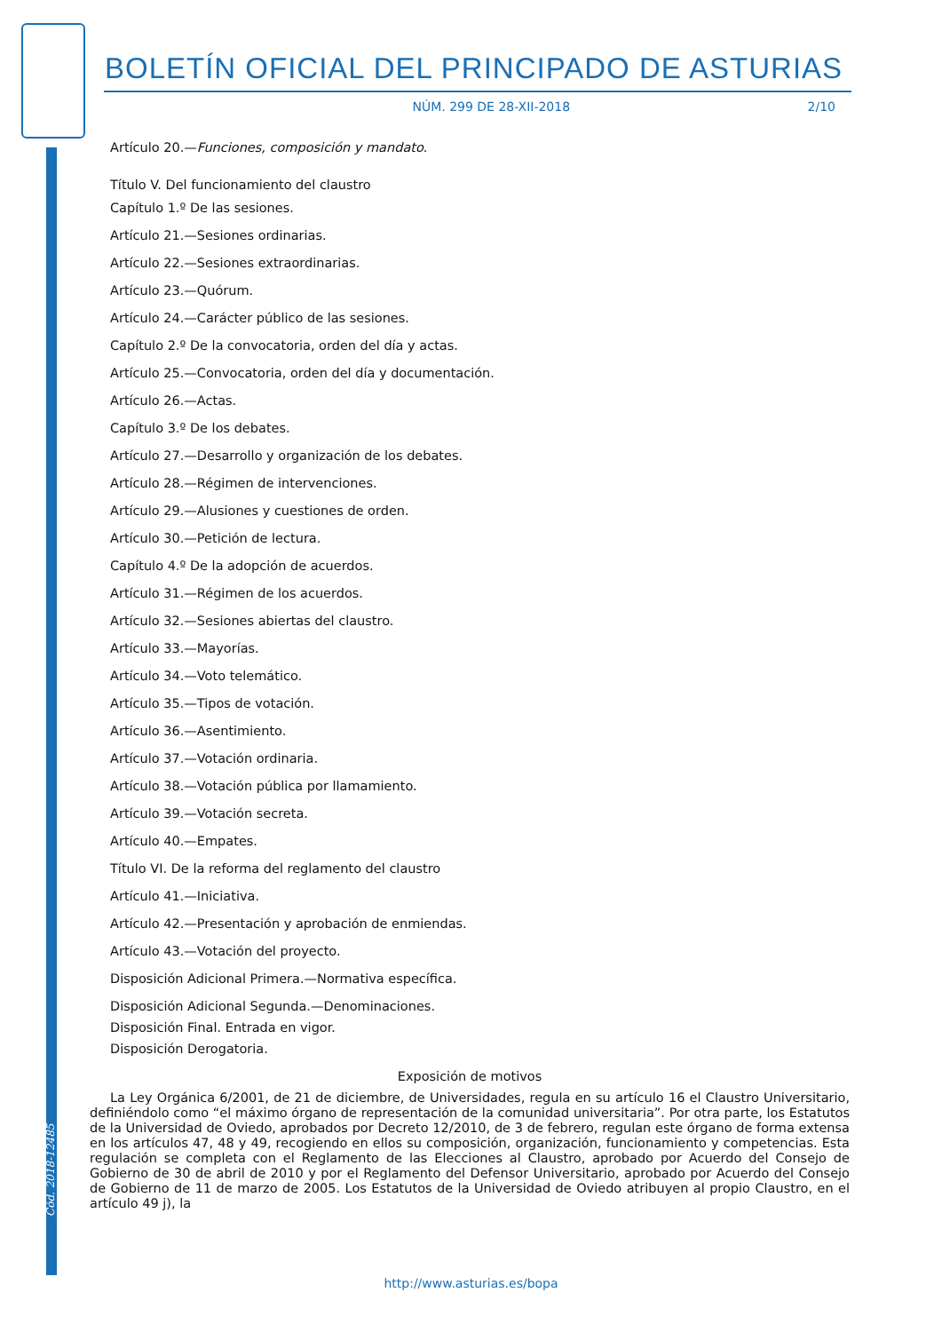BOLETÍN OFICIAL DEL PRINCIPADO DE ASTURIAS
NÚM. 299 DE 28-XII-2018 2/10
Artículo 20.—Funciones, composición y mandato.
Título V. Del funcionamiento del claustro
Capítulo 1.º De las sesiones.
Artículo 21.—Sesiones ordinarias.
Artículo 22.—Sesiones extraordinarias.
Artículo 23.—Quórum.
Artículo 24.—Carácter público de las sesiones.
Capítulo 2.º De la convocatoria, orden del día y actas.
Artículo 25.—Convocatoria, orden del día y documentación.
Artículo 26.—Actas.
Capítulo 3.º De los debates.
Artículo 27.—Desarrollo y organización de los debates.
Artículo 28.—Régimen de intervenciones.
Artículo 29.—Alusiones y cuestiones de orden.
Artículo 30.—Petición de lectura.
Capítulo 4.º De la adopción de acuerdos.
Artículo 31.—Régimen de los acuerdos.
Artículo 32.—Sesiones abiertas del claustro.
Artículo 33.—Mayorías.
Artículo 34.—Voto telemático.
Artículo 35.—Tipos de votación.
Artículo 36.—Asentimiento.
Artículo 37.—Votación ordinaria.
Artículo 38.—Votación pública por llamamiento.
Artículo 39.—Votación secreta.
Artículo 40.—Empates.
Título VI. De la reforma del reglamento del claustro
Artículo 41.—Iniciativa.
Artículo 42.—Presentación y aprobación de enmiendas.
Artículo 43.—Votación del proyecto.
Disposición Adicional Primera.—Normativa específica.
Disposición Adicional Segunda.—Denominaciones.
Disposición Final. Entrada en vigor.
Disposición Derogatoria.
Exposición de motivos
La Ley Orgánica 6/2001, de 21 de diciembre, de Universidades, regula en su artículo 16 el Claustro Universitario, definiéndolo como “el máximo órgano de representación de la comunidad universitaria”. Por otra parte, los Estatutos de la Universidad de Oviedo, aprobados por Decreto 12/2010, de 3 de febrero, regulan este órgano de forma extensa en los artículos 47, 48 y 49, recogiendo en ellos su composición, organización, funcionamiento y competencias. Esta regulación se completa con el Reglamento de las Elecciones al Claustro, aprobado por Acuerdo del Consejo de Gobierno de 30 de abril de 2010 y por el Reglamento del Defensor Universitario, aprobado por Acuerdo del Consejo de Gobierno de 11 de marzo de 2005. Los Estatutos de la Universidad de Oviedo atribuyen al propio Claustro, en el artículo 49 j), la
Cód. 2018-12485
http://www.asturias.es/bopa